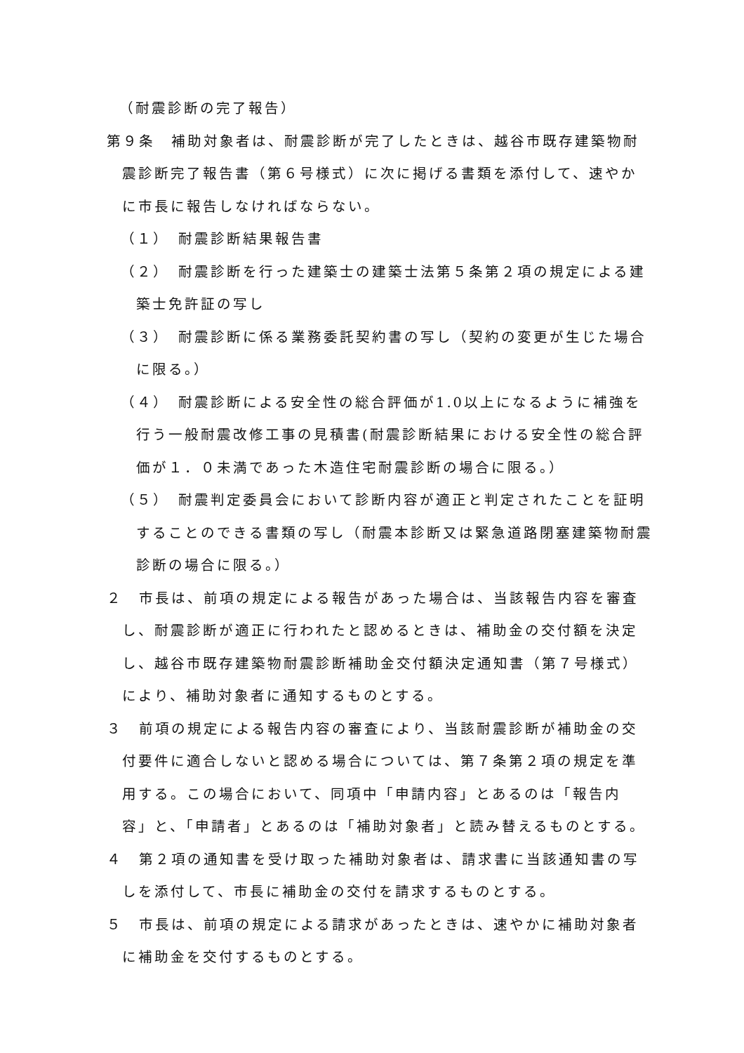（耐震診断の完了報告）
第９条　補助対象者は、耐震診断が完了したときは、越谷市既存建築物耐震診断完了報告書（第６号様式）に次に掲げる書類を添付して、速やかに市長に報告しなければならない。
（１）　耐震診断結果報告書
（２）　耐震診断を行った建築士の建築士法第５条第２項の規定による建築士免許証の写し
（３）　耐震診断に係る業務委託契約書の写し（契約の変更が生じた場合に限る。）
（４）　耐震診断による安全性の総合評価が1.0以上になるように補強を行う一般耐震改修工事の見積書(耐震診断結果における安全性の総合評価が１．０未満であった木造住宅耐震診断の場合に限る。）
（５）　耐震判定委員会において診断内容が適正と判定されたことを証明することのできる書類の写し（耐震本診断又は緊急道路閉塞建築物耐震診断の場合に限る。）
２　市長は、前項の規定による報告があった場合は、当該報告内容を審査し、耐震診断が適正に行われたと認めるときは、補助金の交付額を決定し、越谷市既存建築物耐震診断補助金交付額決定通知書（第７号様式）により、補助対象者に通知するものとする。
３　前項の規定による報告内容の審査により、当該耐震診断が補助金の交付要件に適合しないと認める場合については、第７条第２項の規定を準用する。この場合において、同項中「申請内容」とあるのは「報告内容」と、「申請者」とあるのは「補助対象者」と読み替えるものとする。
４　第２項の通知書を受け取った補助対象者は、請求書に当該通知書の写しを添付して、市長に補助金の交付を請求するものとする。
５　市長は、前項の規定による請求があったときは、速やかに補助対象者に補助金を交付するものとする。